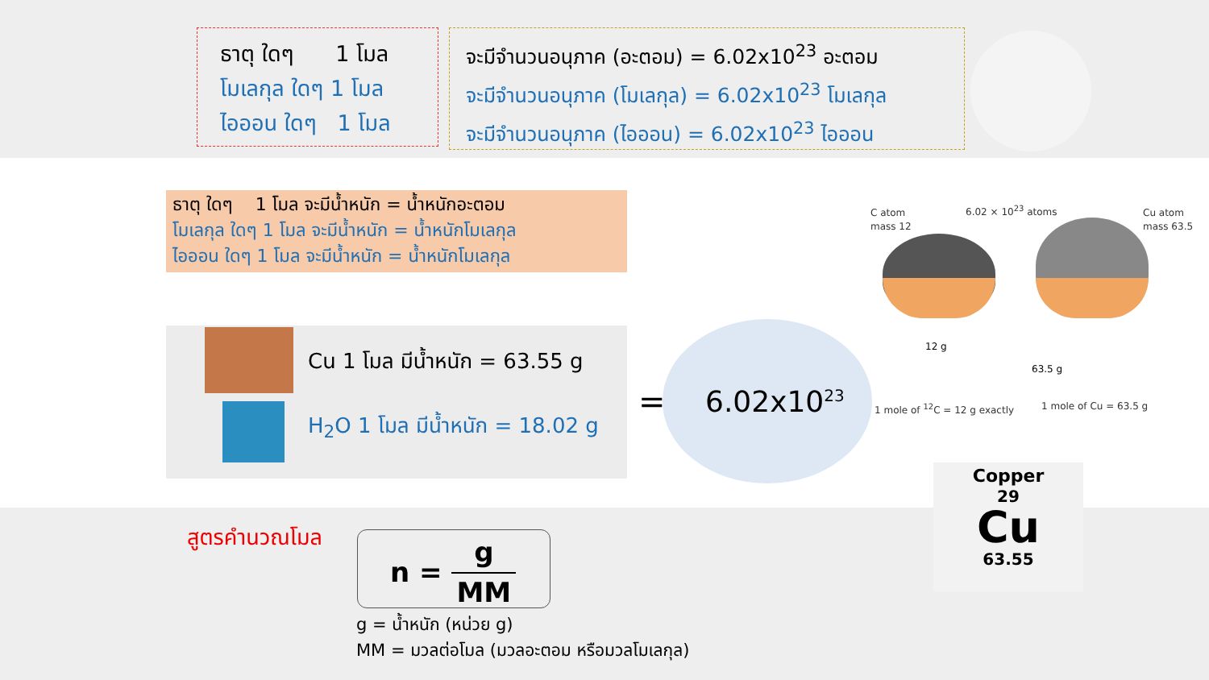ธาตุ ใดๆ 1 โมล
โมเลกุล ใดๆ 1 โมล
ไอออน ใดๆ 1 โมล
จะมีจำนวนอนุภาค (อะตอม) = 6.02x10<sup>23</sup> อะตอม
จะมีจำนวนอนุภาค (โมเลกุล) = 6.02x10<sup>23</sup> โมเลกุล
จะมีจำนวนอนุภาค (ไอออน) = 6.02x10<sup>23</sup> ไอออน
ธาตุ ใดๆ 1 โมล จะมีน้ำหนัก = น้ำหนักอะตอม
โมเลกุล ใดๆ 1 โมล จะมีน้ำหนัก = น้ำหนักโมเลกุล
ไอออน ใดๆ 1 โมล จะมีน้ำหนัก = น้ำหนักโมเลกุล
Cu 1 โมล มีน้ำหนัก = 63.55 g
H<sub>2</sub>O 1 โมล มีน้ำหนัก = 18.02 g
= 6.02x10<sup>23</sup>
C atom
mass 12
6.02 × 10<sup>23</sup> atoms
Cu atom
mass 63.5
12 g
63.5 g
1 mole of <sup>12</sup>C = 12 g exactly 1 mole of Cu = 63.5 g
Copper
29
Cu
63.55
สูตรคำนวณโมล n = g MM
g = น้ำหนัก (หน่วย g)
MM = มวลต่อโมล (มวลอะตอม หรือมวลโมเลกุล)